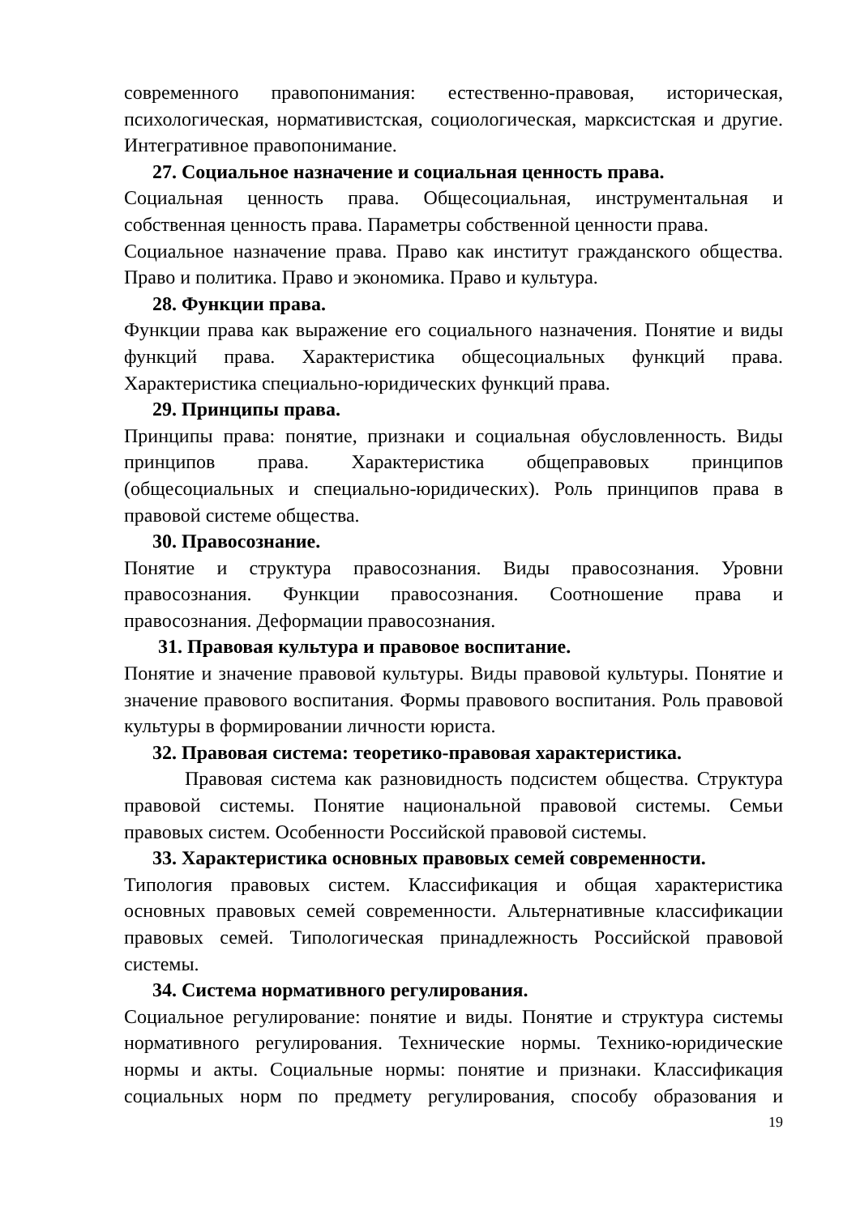современного правопонимания: естественно-правовая, историческая, психологическая, нормативистская, социологическая, марксистская и другие. Интегративное правопонимание.
27. Социальное назначение и социальная ценность права.
Социальная ценность права. Общесоциальная, инструментальная и собственная ценность права. Параметры собственной ценности права.
Социальное назначение права. Право как институт гражданского общества. Право и политика. Право и экономика. Право и культура.
28. Функции права.
Функции права как выражение его социального назначения. Понятие и виды функций права. Характеристика общесоциальных функций права. Характеристика специально-юридических функций права.
29. Принципы права.
Принципы права: понятие, признаки и социальная обусловленность. Виды принципов права. Характеристика общеправовых принципов (общесоциальных и специально-юридических). Роль принципов права в правовой системе общества.
30. Правосознание.
Понятие и структура правосознания. Виды правосознания. Уровни правосознания. Функции правосознания. Соотношение права и правосознания. Деформации правосознания.
31. Правовая культура и правовое воспитание.
Понятие и значение правовой культуры. Виды правовой культуры. Понятие и значение правового воспитания. Формы правового воспитания. Роль правовой культуры в формировании личности юриста.
32. Правовая система: теоретико-правовая характеристика.
Правовая система как разновидность подсистем общества. Структура правовой системы. Понятие национальной правовой системы. Семьи правовых систем. Особенности Российской правовой системы.
33. Характеристика основных правовых семей современности.
Типология правовых систем. Классификация и общая характеристика основных правовых семей современности. Альтернативные классификации правовых семей. Типологическая принадлежность Российской правовой системы.
34. Система нормативного регулирования.
Социальное регулирование: понятие и виды. Понятие и структура системы нормативного регулирования. Технические нормы. Технико-юридические нормы и акты. Социальные нормы: понятие и признаки. Классификация социальных норм по предмету регулирования, способу образования и
19